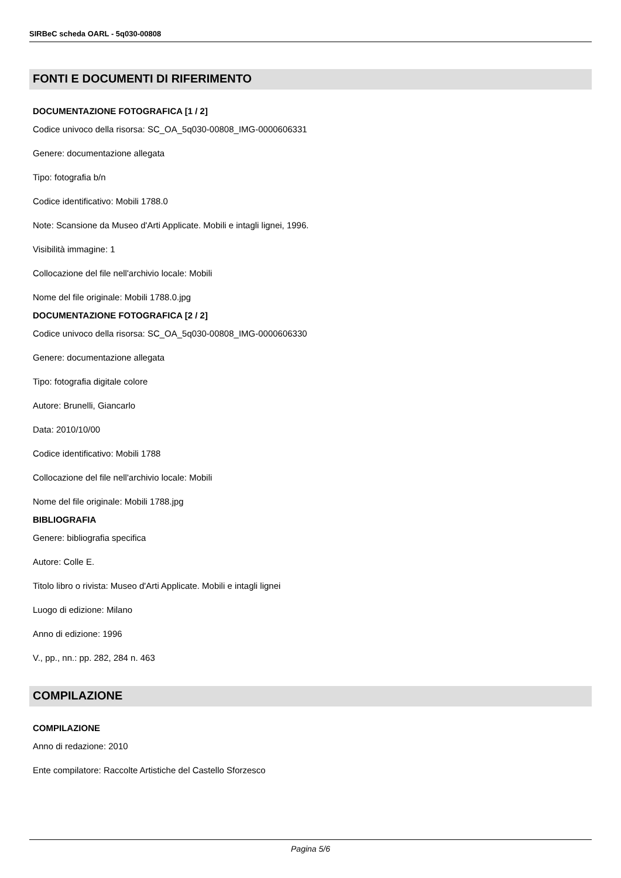SIRBeC scheda OARL - 5q030-00808
FONTI E DOCUMENTI DI RIFERIMENTO
DOCUMENTAZIONE FOTOGRAFICA [1 / 2]
Codice univoco della risorsa: SC_OA_5q030-00808_IMG-0000606331
Genere: documentazione allegata
Tipo: fotografia b/n
Codice identificativo: Mobili 1788.0
Note: Scansione da Museo d'Arti Applicate. Mobili e intagli lignei, 1996.
Visibilità immagine: 1
Collocazione del file nell'archivio locale: Mobili
Nome del file originale: Mobili 1788.0.jpg
DOCUMENTAZIONE FOTOGRAFICA [2 / 2]
Codice univoco della risorsa: SC_OA_5q030-00808_IMG-0000606330
Genere: documentazione allegata
Tipo: fotografia digitale colore
Autore: Brunelli, Giancarlo
Data: 2010/10/00
Codice identificativo: Mobili 1788
Collocazione del file nell'archivio locale: Mobili
Nome del file originale: Mobili 1788.jpg
BIBLIOGRAFIA
Genere: bibliografia specifica
Autore: Colle E.
Titolo libro o rivista: Museo d'Arti Applicate. Mobili e intagli lignei
Luogo di edizione: Milano
Anno di edizione: 1996
V., pp., nn.: pp. 282, 284 n. 463
COMPILAZIONE
COMPILAZIONE
Anno di redazione: 2010
Ente compilatore: Raccolte Artistiche del Castello Sforzesco
Pagina 5/6